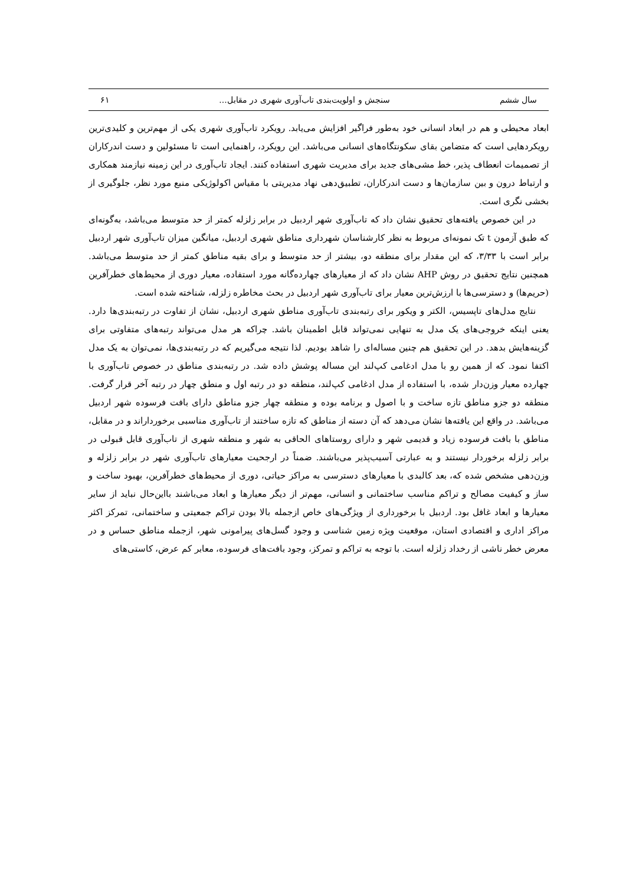سال ششم سنجش و اولویت‌بندی تاب‌آوری شهری در مقابل... ۶۱
ابعاد محیطی و هم در ابعاد انسانی خود به‌طور فراگیر افزایش می‌یابد. رویکرد تاب‌آوری شهری یکی از مهم‌ترین و کلیدی‌ترین رویکردهایی است که متضامن بقای سکونتگاه‌های انسانی می‌باشد. این رویکرد، راهنمایی است تا مسئولین و دست اندرکاران از تصمیمات انعطاف پذیر، خط مشی‌های جدید برای مدیریت شهری استفاده کنند. ایجاد تاب‌آوری در این زمینه نیازمند همکاری و ارتباط درون و بین سازمان‌ها و دست اندرکاران، تطبیق‌دهی نهاد مدیریتی با مقیاس اکولوژیکی منبع مورد نظر، جلوگیری از بخشی نگری است.
در این خصوص یافته‌های تحقیق نشان داد که تاب‌آوری شهر اردبیل در برابر زلزله کمتر از حد متوسط می‌باشد، به‌گونه‌ای که طبق آزمون t تک نمونه‌ای مربوط به نظر کارشناسان شهرداری مناطق شهری اردبیل، میانگین میزان تاب‌آوری شهر اردبیل برابر است با ۳/۳۳، که این مقدار برای منطقه دو، بیشتر از حد متوسط و برای بقیه مناطق کمتر از حد متوسط می‌باشد. همچنین نتایج تحقیق در روش AHP نشان داد که از معیارهای چهارده‌گانه مورد استفاده، معیار دوری از محیط‌های خطرآفرین (حریم‌ها) و دسترسی‌ها با ارزش‌ترین معیار برای تاب‌آوری شهر اردبیل در بحث مخاطره زلزله، شناخته شده است.
نتایج مدل‌های تاپسیس، الکتر و ویکور برای رتبه‌بندی تاب‌آوری مناطق شهری اردبیل، نشان از تفاوت در رتبه‌بندی‌ها دارد. یعنی اینکه خروجی‌های یک مدل به تنهایی نمی‌تواند قابل اطمینان باشد. چراکه هر مدل می‌تواند رتبه‌های متفاوتی برای گزینه‌هایش بدهد. در این تحقیق هم چنین مساله‌ای را شاهد بودیم. لذا نتیجه می‌گیریم که در رتبه‌بندی‌ها، نمی‌توان به یک مدل اکتفا نمود. که از همین رو با مدل ادغامی کپ‌لند این مساله پوشش داده شد. در رتبه‌بندی مناطق در خصوص تاب‌آوری با چهارده معیار وزن‌دار شده، با استفاده از مدل ادغامی کپ‌لند، منطقه دو در رتبه اول و منطق چهار در رتبه آخر قرار گرفت. منطقه دو جزو مناطق تازه ساخت و با اصول و برنامه بوده و منطقه چهار جزو مناطق دارای بافت فرسوده شهر اردبیل می‌باشد. در واقع این یافته‌ها نشان می‌دهد که آن دسته از مناطق که تازه ساختند از تاب‌آوری مناسبی برخورداراند و در مقابل، مناطق با بافت فرسوده زیاد و قدیمی شهر و دارای روستاهای الحاقی به شهر و منطقه شهری از تاب‌آوری قابل قبولی در برابر زلزله برخوردار نیستند و به عبارتی آسیب‌پذیر می‌باشند. ضمناً در ارجحیت معیارهای تاب‌آوری شهر در برابر زلزله و وزن‌دهی مشخص شده که، بعد کالبدی با معیارهای دسترسی به مراکز حیاتی، دوری از محیط‌های خطرآفرین، بهبود ساخت و ساز و کیفیت مصالح و تراکم مناسب ساختمانی و انسانی، مهم‌تر از دیگر معیارها و ابعاد می‌باشند بااین‌حال نباید از سایر معیارها و ابعاد غافل بود. اردبیل با برخورداری از ویژگی‌های خاص ازجمله بالا بودن تراکم جمعیتی و ساختمانی، تمرکز اکثر مراکز اداری و اقتصادی استان، موقعیت ویژه زمین شناسی و وجود گسل‌های پیرامونی شهر، ازجمله مناطق حساس و در معرض خطر ناشی از رخداد زلزله است. با توجه به تراکم و تمرکز، وجود بافت‌های فرسوده، معابر کم عرض، کاستی‌های